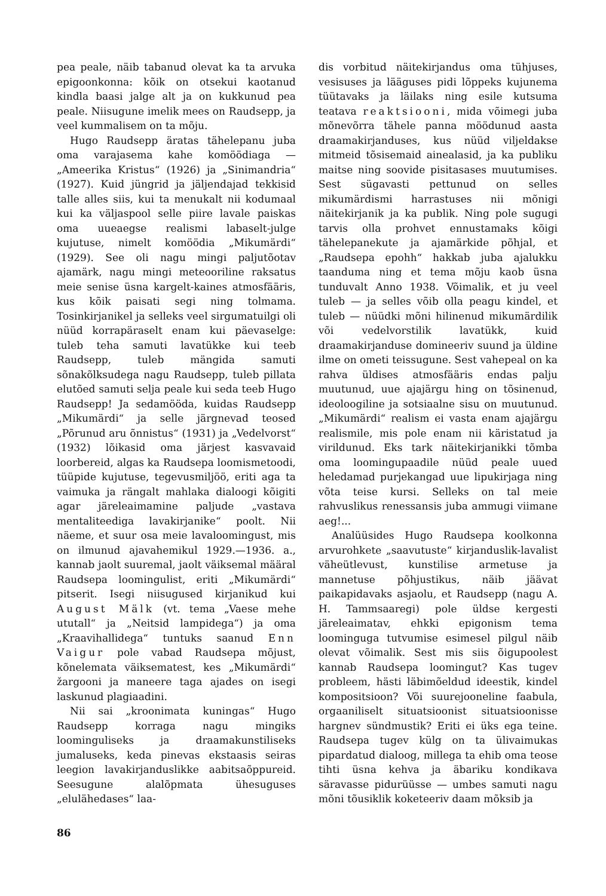pea peale, näib tabanud olevat ka ta arvuka epigoonkonna: kõik on otsekui kaotanud kindla baasi jalge alt ja on kukkunud pea peale. Niisugune imelik mees on Raudsepp, ja veel kummalisem on ta mõju.
Hugo Raudsepp äratas tähelepanu juba oma varajasema kahe komöödiaga — „Ameerika Kristus“ (1926) ja „Sinimandria“ (1927). Kuid jüngrid ja jäljendajad tekkisid talle alles siis, kui ta menukalt nii kodumaal kui ka väljaspool selle piire lavale paiskas oma uueaegse realismi labaselt-julge kujutuse, nimelt komöödia „Mikumärdi“ (1929). See oli nagu mingi paljutõotav ajamärk, nagu mingi meteooriline raksatus meie senise üsna kargelt-kaines atmosfääris, kus kõik paisati segi ning tolmama. Tosinkirjanikel ja selleks veel sirgumatuilgi oli nüüd korrapäraselt enam kui päevaselge: tuleb teha samuti lavatükke kui teeb Raudsepp, tuleb mängida samuti sõnakõlksudega nagu Raudsepp, tuleb pillata elutõed samuti selja peale kui seda teeb Hugo Raudsepp! Ja sedamööda, kuidas Raudsepp „Mikumärdi“ ja selle järgnevad teosed „Põrunud aru õnnistus“ (1931) ja „Vedelvorst“ (1932) lõikasid oma järjest kasvavaid loorbereid, algas ka Raudsepa loomismetoodi, tüüpide kujutuse, tegevusmiljöö, eriti aga ta vaimuka ja rängalt mahlaka dialoogi kõigiti agar järeleaimamine paljude „vastava mentaliteediga lavakirjanike“ poolt. Nii näeme, et suur osa meie lavaloomingust, mis on ilmunud ajavahemikul 1929.—1936. a., kannab jaolt suuremal, jaolt väiksemal määral Raudsepa loomingulist, eriti „Mikumärdi“ pitserit. Isegi niisugused kirjanikud kui August Mälk (vt. tema „Vaese mehe ututall“ ja „Neitsid lampidega“) ja oma „Kraavihallidega“ tuntuks saanud Enn Vaigur pole vabad Raudsepa mõjust, kõnelemata väiksematest, kes „Mikumärdi“ žargooni ja maneere taga ajades on isegi laskunud plagiaadini.
Nii sai „kroonimata kuningas“ Hugo Raudsepp korraga nagu mingiks loominguliseks ja draamakunstiliseks jumaluseks, keda pinevas ekstaasis seiras leegion lavakirjanduslikke aabitsaõppureid. Seesugune alalõpmata ühesuguses „elulähedases“ laa-
dis vorbitud näitekirjandus oma tühjuses, vesisuses ja lääguses pidi lõppeks kujunema tüütavaks ja läilaks ning esile kutsuma teatava reaktsiooni, mida võimegi juba mõnevõrra tähele panna möödunud aasta draamakirjanduses, kus nüüd viljeldakse mitmeid tõsisemaid ainealasid, ja ka publiku maitse ning soovide pisitasases muutumises. Sest sügavasti pettunud on selles mikumärdismi harrastuses nii mõnigi näitekirjanik ja ka publik. Ning pole sugugi tarvis olla prohvet ennustamaks kõigi tähelepanekute ja ajamärkide põhjal, et „Raudsepa epohh“ hakkab juba ajalukku taanduma ning et tema mõju kaob üsna tunduvalt Anno 1938. Võimalik, et ju veel tuleb — ja selles võib olla peagu kindel, et tuleb — nüüdki mõni hilinenud mikumärdilik või vedelvorstilik lavatükk, kuid draamakirjanduse domineeriv suund ja üldine ilme on ometi teissugune. Sest vahepeal on ka rahva üldises atmosfääris endas palju muutunud, uue ajajärgu hing on tõsinenud, ideoloogiline ja sotsiaalne sisu on muutunud. „Mikumärdi“ realism ei vasta enam ajajärgu realismile, mis pole enam nii käristatud ja virildunud. Eks tark näitekirjanikki tõmba oma loomingupaadile nüüd peale uued heledamad purjekangad uue lipukirjaga ning võta teise kursi. Selleks on tal meie rahvuslikus renessansis juba ammugi viimane aeg!...
Analüüsides Hugo Raudsepa koolkonna arvurohkete „saavutuste“ kirjanduslik-lavalist väheütlevust, kunstilise armetuse ja mannetuse põhjustikus, näib jäävat paikapidavaks asjaolu, et Raudsepp (nagu A. H. Tammsaaregi) pole üldse kergesti järeleaimatav, ehkki epigonism tema loominguga tutvumise esimesel pilgul näib olevat võimalik. Sest mis siis õigupoolest kannab Raudsepa loomingut? Kas tugev probleem, hästi läbimõeldud ideestik, kindel kompositsioon? Või suurejooneline faabula, orgaaniliselt situatsioonist situatsioonisse hargnev sündmustik? Eriti ei üks ega teine. Raudsepa tugev külg on ta ülivaimukas pipardatud dialoog, millega ta ehib oma teose tihti üsna kehva ja äbariku kondikava säravasse pidurüüsse — umbes samuti nagu mõni tõusiklik koketeeriv daam mõksib ja
86